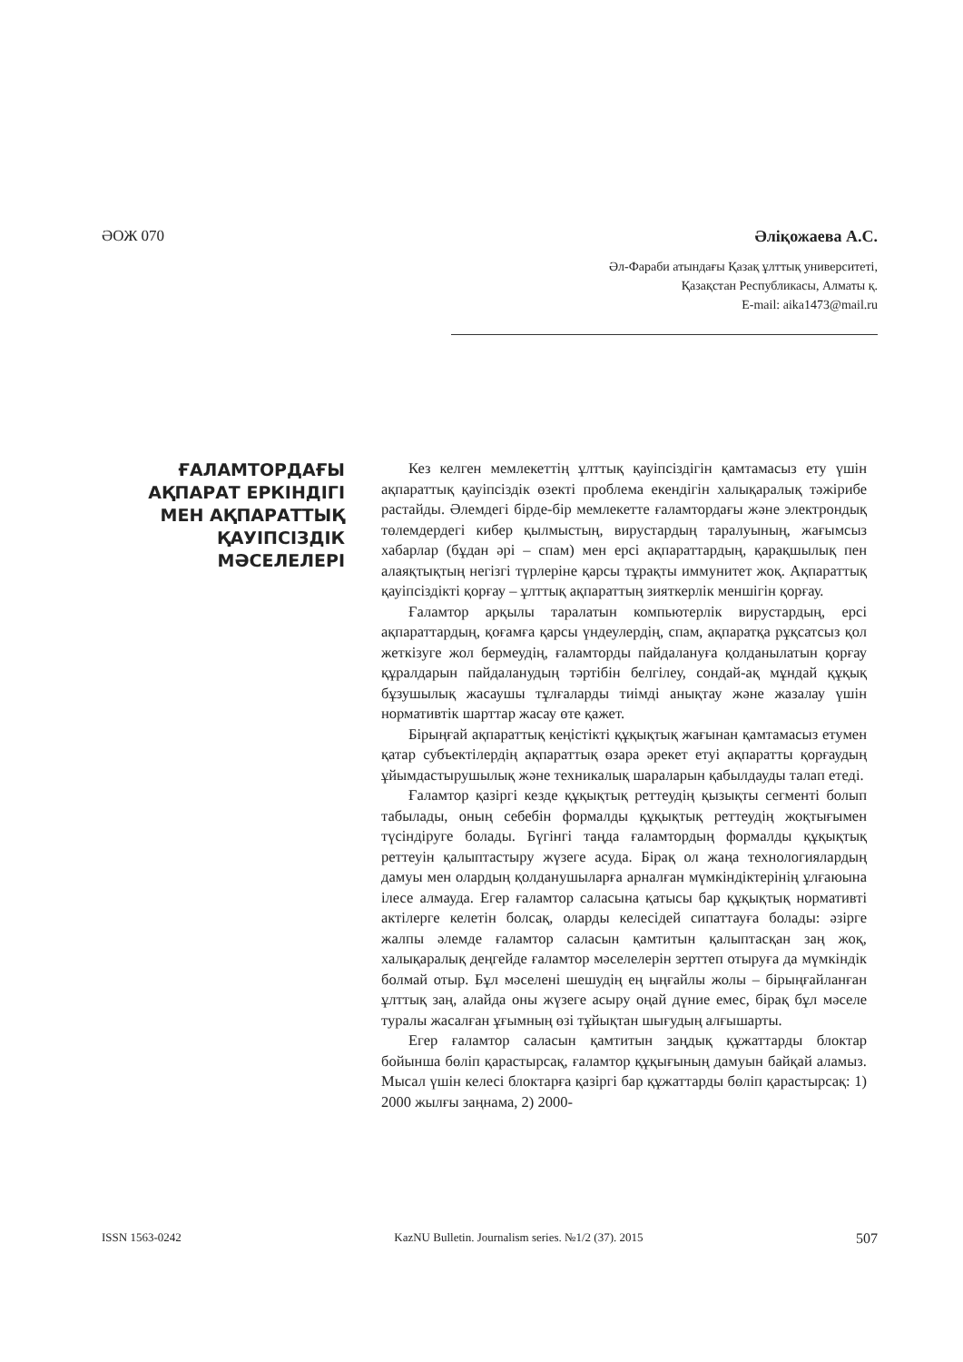ӘОЖ 070 Әліқожаева А.С.
Әл-Фараби атындағы Қазақ ұлттық университеті,
Қазақстан Республикасы, Алматы қ.
E-mail: aika1473@mail.ru
ҒАЛАМТОРДАҒЫ АҚПАРАТ ЕРКІНДІГІ МЕН АҚПАРАТТЫҚ ҚАУІПСІЗДІК МӘСЕЛЕЛЕРІ
Кез келген мемлекеттің ұлттық қауіпсіздігін қамтамасыз ету үшін ақпараттық қауіпсіздік өзекті проблема екендігін халықаралық тәжірибе растайды. Әлемдегі бірде-бір мемлекетте ғаламтордағы және электрондық төлемдердегі кибер қылмыстың, вирустардың таралуының, жағымсыз хабарлар (бұдан әрі – спам) мен ерсі ақпараттардың, қарақшылық пен алаяқтықтың негізгі түрлеріне қарсы тұрақты иммунитет жоқ. Ақпараттық қауіпсіздікті қорғау – ұлттық ақпараттың зияткерлік меншігін қорғау.
Ғаламтор арқылы таралатын компьютерлік вирустардың, ерсі ақпараттардың, қоғамға қарсы үндеулердің, спам, ақпаратқа рұқсатсыз қол жеткізуге жол бермеудің, ғаламторды пайдалануға қолданылатын қорғау құралдарын пайдаланудың тәртібін белгілеу, сондай-ақ мұндай құқық бұзушылық жасаушы тұлғаларды тиімді анықтау және жазалау үшін нормативтік шарттар жасау өте қажет.
Бірыңғай ақпараттық кеңістікті құқықтық жағынан қамтамасыз етумен қатар субъектілердің ақпараттық өзара әрекет етуі ақпаратты қорғаудың ұйымдастырушылық және техникалық шараларын қабылдауды талап етеді.
Ғаламтор қазіргі кезде құқықтық реттеудің қызықты сегменті болып табылады, оның себебін формалды құқықтық реттеудің жоқтығымен түсіндіруге болады. Бүгінгі таңда ғаламтордың формалды құқықтық реттеуін қалыптастыру жүзеге асуда. Бірақ ол жаңа технологиялардың дамуы мен олардың қолданушыларға арналған мүмкіндіктерінің ұлғаюына ілесе алмауда. Егер ғаламтор саласына қатысы бар құқықтық нормативті актілерге келетін болсақ, оларды келесідей сипаттауға болады: әзірге жалпы әлемде ғаламтор саласын қамтитын қалыптасқан заң жоқ, халықаралық деңгейде ғаламтор мәселелерін зерттеп отыруға да мүмкіндік болмай отыр. Бұл мәселені шешудің ең ыңғайлы жолы – бірыңғайланған ұлттық заң, алайда оны жүзеге асыру оңай дүние емес, бірақ бұл мәселе туралы жасалған ұғымның өзі тұйықтан шығудың алғышарты.
Егер ғаламтор саласын қамтитын заңдық құжаттарды блоктар бойынша бөліп қарастырсақ, ғаламтор құқығының дамуын байқай аламыз. Мысал үшін келесі блоктарға қазіргі бар құжаттарды бөліп қарастырсақ: 1) 2000 жылғы заңнама, 2) 2000-
ISSN 1563-0242 KazNU Bulletin. Journalism series. №1/2 (37). 2015 507